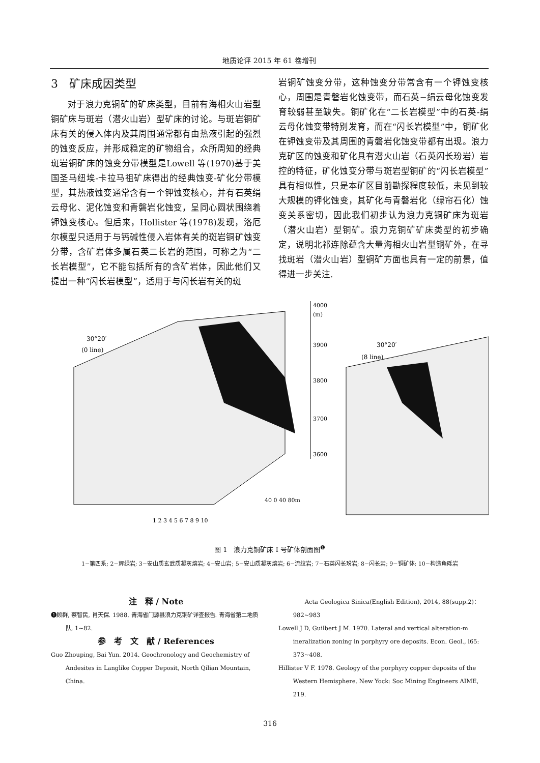地质论评 2015 年 61 卷增刊
3　矿床成因类型
对于浪力克铜矿的矿床类型，目前有海相火山岩型铜矿床与斑岩（潜火山岩）型矿床的讨论。与斑岩铜矿床有关的侵入体内及其周围通常都有由热液引起的强烈的蚀变反应，并形成稳定的矿物组合，众所周知的经典斑岩铜矿床的蚀变分带模型是Lowell 等(1970)基于美国圣马纽埃-卡拉马祖矿床得出的经典蚀变-矿化分带模型，其热液蚀变通常含有一个钾蚀变核心，并有石英绢云母化、泥化蚀变和青磐岩化蚀变，呈同心圆状围绕着钾蚀变核心。但后来，Hollister 等(1978)发现，洛厄尔模型只适用于与钙碱性侵入岩体有关的斑岩铜矿蚀变分带，含矿岩体多属石英二长岩的范围，可称之为“二长岩模型”，它不能包括所有的含矿岩体，因此他们又提出一种“闪长岩模型”，适用于与闪长岩有关的斑
岩铜矿蚀变分带，这种蚀变分带常含有一个钾蚀变核心，周围是青磐岩化蚀变带，而石英−绢云母化蚀变发育较弱甚至缺失。铜矿化在“二长岩模型”中的石英-绢云母化蚀变带特别发育，而在“闪长岩模型”中，铜矿化在钾蚀变带及其周围的青磐岩化蚀变带都有出现。浪力克矿区的蚀变和矿化具有潜火山岩（石英闪长玢岩）岩控的特征，矿化蚀变分带与斑岩型铜矿的“闪长岩模型”具有相似性，只是本矿区目前勘探程度较低，未见到较大规模的钾化蚀变，其矿化与青磐岩化（绿帘石化）蚀变关系密切，因此我们初步认为浪力克铜矿床为斑岩（潜火山岩）型铜矿。浪力克铜矿矿床类型的初步确定，说明北祁连除蕴含大量海相火山岩型铜矿外，在寻找斑岩（潜火山岩）型铜矿方面也具有一定的前景，值得进一步关注.
30°20′
(0 line)
30°20′
(8 line)
4000
(m)
3900
3800
3700
3600
40 0 40 80m
1 2 3 4 5 6 7 8 9 10
图 1　浪力克铜矿床 I 号矿体剖面图<sup>❶</sup>
1−第四系; 2−辉绿岩; 3−安山质玄武质凝灰熔岩; 4−安山岩; 5−安山质凝灰熔岩; 6−流纹岩; 7−石英闪长玢岩; 8−闪长岩; 9−铜矿体; 10−构造角砾岩
注　释 / Note
❶顾群, 蔡智民, 肖天保. 1988. 青海省门源县浪力克铜矿详查报告. 青海省第二地质队, 1~82.
参　考　文　献 / References
Guo Zhouping, Bai Yun. 2014. Geochronology and Geochemistry of Andesites in Langlike Copper Deposit, North Qilian Mountain, China.
Acta Geologica Sinica(English Edition), 2014, 88(supp.2)：982~983
Lowell J D, Guilbert J M. 1970. Lateral and vertical alteration-m ineralization zoning in porphyry ore deposits. Econ. Geol., l65: 373~408.
Hillister V F. 1978. Geology of the porphyry copper deposits of the Western Hemisphere. New Yock: Soc Mining Engineers AIME, 219.
316